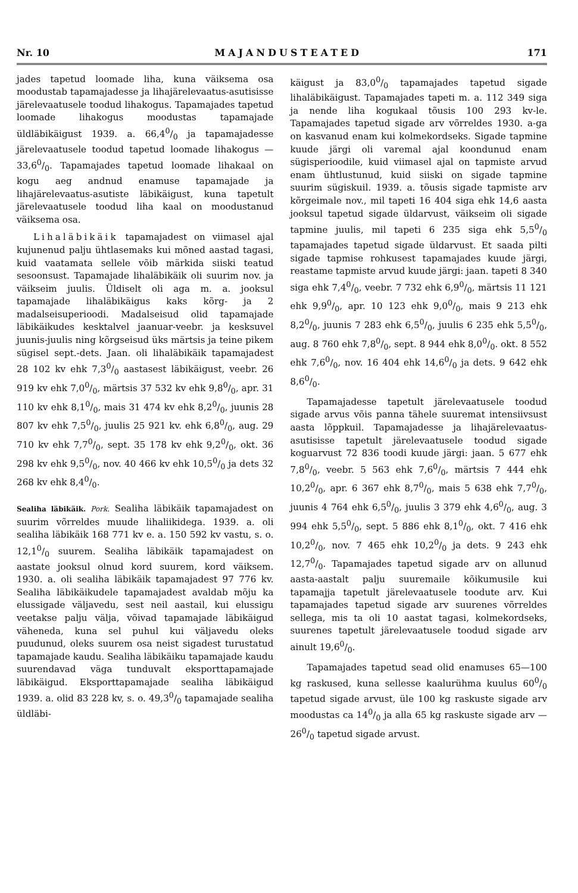Nr. 10 MAJANDUSTEATED 171
jades tapetud loomade liha, kuna väiksema osa moodustab tapamajadesse ja lihajärelevaatus-asutisisse järelevaatusele toodud lihakogus. Tapamajades tapetud loomade lihakogus moodustas tapamajade üldläbikäigust 1939. a. 66,40/0 ja tapamajadesse järelevaatusele toodud tapetud loomade lihakogus — 33,60/0. Tapamajades tapetud loomade lihakaal on kogu aeg andnud enamuse tapamajade ja lihajärelevaatus-asutiste läbikäigust, kuna tapetult järelevaatusele toodud liha kaal on moodustanud väiksema osa.
Lihaläbikäik tapamajadest on viimasel ajal kujunenud palju ühtlasemaks kui mõned aastad tagasi, kuid vaatamata sellele võib märkida siiski teatud sesoonsust. Tapamajade lihaläbikäik oli suurim nov. ja väikseim juulis. Üldiselt oli aga m. a. jooksul tapamajade lihaläbikäigus kaks kõrg- ja 2 madalseisuperioodi. Madalseisud olid tapamajade läbikäikudes kesktalvel jaanuar-veebr. ja kesksuvel juunis-juulis ning kõrgseisud üks märtsis ja teine pikem sügisel sept.-dets. Jaan. oli lihaläbikäik tapamajadest 28 102 kv ehk 7,30/0 aastasest läbikäigust, veebr. 26 919 kv ehk 7,00/0, märtsis 37 532 kv ehk 9,80/0, apr. 31 110 kv ehk 8,10/0, mais 31 474 kv ehk 8,20/0, juunis 28 807 kv ehk 7,50/0, juulis 25 921 kv. ehk 6,80/0, aug. 29 710 kv ehk 7,70/0, sept. 35 178 kv ehk 9,20/0, okt. 36 298 kv ehk 9,50/0, nov. 40 466 kv ehk 10,50/0 ja dets 32 268 kv ehk 8,40/0.
Sealiha läbikäik. Pork. Sealiha läbikäik tapamajadest on suurim võrreldes muude lihaliikidega. 1939. a. oli sealiha läbikäik 168 771 kv e. a. 150 592 kv vastu, s. o. 12,10/0 suurem. Sealiha läbikäik tapamajadest on aastate jooksul olnud kord suurem, kord väiksem. 1930. a. oli sealiha läbikäik tapamajadest 97 776 kv. Sealiha läbikäikudele tapamajadest avaldab mõju ka elussigade väljavedu, sest neil aastail, kui elussigu veetakse palju välja, võivad tapamajade läbikäigud väheneda, kuna sel puhul kui väljavedu oleks puudunud, oleks suurem osa neist sigadest turustatud tapamajade kaudu. Sealiha läbikäiku tapamajade kaudu suurendavad väga tunduvalt eksporttapamajade läbikäigud. Eksporttapamajade sealiha läbikäigud 1939. a. olid 83 228 kv, s. o. 49,30/0 tapamajade sealiha üldläbi-
käigust ja 83,00/0 tapamajades tapetud sigade lihaläbikäigust. Tapamajades tapeti m. a. 112 349 siga ja nende liha kogukaal tõusis 100 293 kv-le. Tapamajades tapetud sigade arv võrreldes 1930. a-ga on kasvanud enam kui kolmekordseks. Sigade tapmine kuude järgi oli varemal ajal koondunud enam sügisperioodile, kuid viimasel ajal on tapmiste arvud enam ühtlustunud, kuid siiski on sigade tapmine suurim sügiskuil. 1939. a. tõusis sigade tapmiste arv kõrgeimale nov., mil tapeti 16 404 siga ehk 14,6 aasta jooksul tapetud sigade üldarvust, väikseim oli sigade tapmine juulis, mil tapeti 6 235 siga ehk 5,50/0 tapamajades tapetud sigade üldarvust. Et saada pilti sigade tapmise rohkusest tapamajades kuude järgi, reastame tapmiste arvud kuude järgi: jaan. tapeti 8 340 siga ehk 7,40/0, veebr. 7 732 ehk 6,90/0, märtsis 11 121 ehk 9,90/0, apr. 10 123 ehk 9,00/0, mais 9 213 ehk 8,20/0, juunis 7 283 ehk 6,50/0, juulis 6 235 ehk 5,50/0, aug. 8 760 ehk 7,80/0, sept. 8 944 ehk 8,00/0. okt. 8 552 ehk 7,60/0, nov. 16 404 ehk 14,60/0 ja dets. 9 642 ehk 8,60/0.
Tapamajadesse tapetult järelevaatusele toodud sigade arvus võis panna tähele suuremat intensiivsust aasta lõppkuil. Tapamajadesse ja lihajärelevaatus-asutisisse tapetult järelevaatusele toodud sigade koguarvust 72 836 toodi kuude järgi: jaan. 5 677 ehk 7,80/0, veebr. 5 563 ehk 7,60/0, märtsis 7 444 ehk 10,20/0, apr. 6 367 ehk 8,70/0, mais 5 638 ehk 7,70/0, juunis 4 764 ehk 6,50/0, juulis 3 379 ehk 4,60/0, aug. 3 994 ehk 5,50/0, sept. 5 886 ehk 8,10/0, okt. 7 416 ehk 10,20/0, nov. 7 465 ehk 10,20/0 ja dets. 9 243 ehk 12,70/0. Tapamajades tapetud sigade arv on allunud aasta-aastalt palju suuremaile kõikumusile kui tapamajja tapetult järelevaatusele toodute arv. Kui tapamajades tapetud sigade arv suurenes võrreldes sellega, mis ta oli 10 aastat tagasi, kolmekordseks, suurenes tapetult järelevaatusele toodud sigade arv ainult 19,60/0.
Tapamajades tapetud sead olid enamuses 65—100 kg raskused, kuna sellesse kaalurühma kuulus 600/0 tapetud sigade arvust, üle 100 kg raskuste sigade arv moodustas ca 140/0 ja alla 65 kg raskuste sigade arv — 260/0 tapetud sigade arvust.